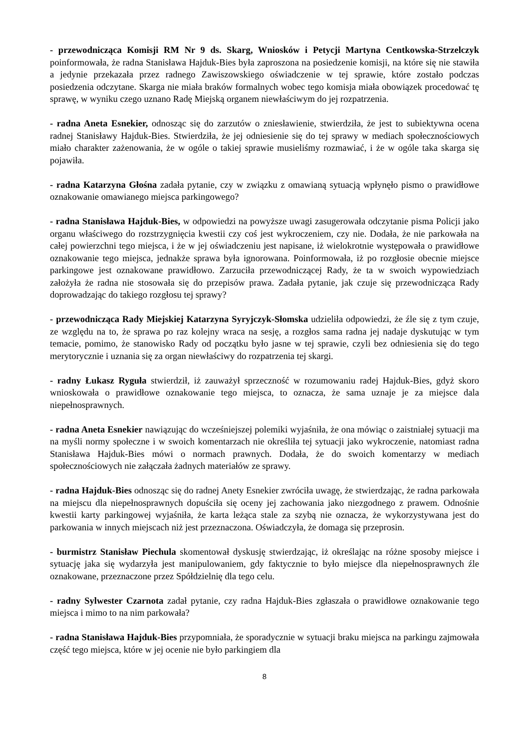- przewodnicząca Komisji RM Nr 9 ds. Skarg, Wniosków i Petycji Martyna Centkowska-Strzelczyk poinformowała, że radna Stanisława Hajduk-Bies była zaproszona na posiedzenie komisji, na które się nie stawiła a jedynie przekazała przez radnego Zawiszowskiego oświadczenie w tej sprawie, które zostało podczas posiedzenia odczytane. Skarga nie miała braków formalnych wobec tego komisja miała obowiązek procedować tę sprawę, w wyniku czego uznano Radę Miejską organem niewłaściwym do jej rozpatrzenia.
- radna Aneta Esnekier, odnosząc się do zarzutów o zniesławienie, stwierdziła, że jest to subiektywna ocena radnej Stanisławy Hajduk-Bies. Stwierdziła, że jej odniesienie się do tej sprawy w mediach społecznościowych miało charakter zażenowania, że w ogóle o takiej sprawie musieliśmy rozmawiać, i że w ogóle taka skarga się pojawiła.
- radna Katarzyna Głośna zadała pytanie, czy w związku z omawianą sytuacją wpłynęło pismo o prawidłowe oznakowanie omawianego miejsca parkingowego?
- radna Stanisława Hajduk-Bies, w odpowiedzi na powyższe uwagi zasugerowała odczytanie pisma Policji jako organu właściwego do rozstrzygnięcia kwestii czy coś jest wykroczeniem, czy nie. Dodała, że nie parkowała na całej powierzchni tego miejsca, i że w jej oświadczeniu jest napisane, iż wielokrotnie występowała o prawidłowe oznakowanie tego miejsca, jednakże sprawa była ignorowana. Poinformowała, iż po rozgłosie obecnie miejsce parkingowe jest oznakowane prawidłowo. Zarzuciła przewodniczącej Rady, że ta w swoich wypowiedziach założyła że radna nie stosowała się do przepisów prawa. Zadała pytanie, jak czuje się przewodnicząca Rady doprowadzając do takiego rozgłosu tej sprawy?
- przewodnicząca Rady Miejskiej Katarzyna Syryjczyk-Słomska udzieliła odpowiedzi, że źle się z tym czuje, ze względu na to, że sprawa po raz kolejny wraca na sesję, a rozgłos sama radna jej nadaje dyskutując w tym temacie, pomimo, że stanowisko Rady od początku było jasne w tej sprawie, czyli bez odniesienia się do tego merytorycznie i uznania się za organ niewłaściwy do rozpatrzenia tej skargi.
- radny Łukasz Ryguła stwierdził, iż zauważył sprzeczność w rozumowaniu radej Hajduk-Bies, gdyż skoro wnioskowała o prawidłowe oznakowanie tego miejsca, to oznacza, że sama uznaje je za miejsce dala niepełnosprawnych.
- radna Aneta Esnekier nawiązując do wcześniejszej polemiki wyjaśniła, że ona mówiąc o zaistniałej sytuacji ma na myśli normy społeczne i w swoich komentarzach nie określiła tej sytuacji jako wykroczenie, natomiast radna Stanisława Hajduk-Bies mówi o normach prawnych. Dodała, że do swoich komentarzy w mediach społecznościowych nie załączała żadnych materiałów ze sprawy.
- radna Hajduk-Bies odnosząc się do radnej Anety Esnekier zwróciła uwagę, że stwierdzając, że radna parkowała na miejscu dla niepełnosprawnych dopuściła się oceny jej zachowania jako niezgodnego z prawem. Odnośnie kwestii karty parkingowej wyjaśniła, że karta leżąca stale za szybą nie oznacza, że wykorzystywana jest do parkowania w innych miejscach niż jest przeznaczona. Oświadczyła, że domaga się przeprosin.
- burmistrz Stanisław Piechula skomentował dyskusję stwierdzając, iż określając na różne sposoby miejsce i sytuację jaka się wydarzyła jest manipulowaniem, gdy faktycznie to było miejsce dla niepełnosprawnych źle oznakowane, przeznaczone przez Spółdzielnię dla tego celu.
- radny Sylwester Czarnota zadał pytanie, czy radna Hajduk-Bies zgłaszała o prawidłowe oznakowanie tego miejsca i mimo to na nim parkowała?
- radna Stanisława Hajduk-Bies przypomniała, że sporadycznie w sytuacji braku miejsca na parkingu zajmowała część tego miejsca, które w jej ocenie nie było parkingiem dla
8